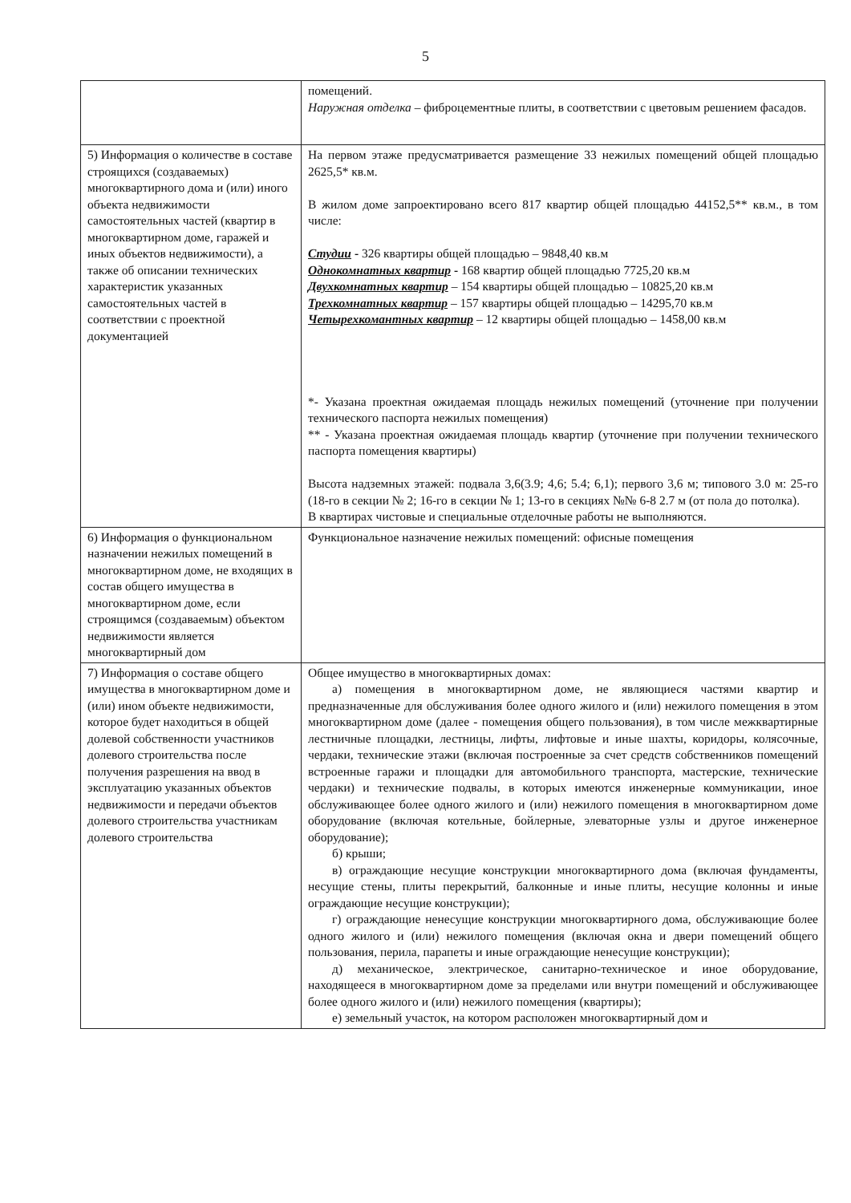5
| | помещений. Наружная отделка – фиброцементные плиты, в соответствии с цветовым решением фасадов. |
| 5) Информация о количестве в составе строящихся (создаваемых) многоквартирного дома и (или) иного объекта недвижимости самостоятельных частей (квартир в многоквартирном доме, гаражей и иных объектов недвижимости), а также об описании технических характеристик указанных самостоятельных частей в соответствии с проектной документацией | На первом этаже предусматривается размещение 33 нежилых помещений общей площадью 2625,5* кв.м. В жилом доме запроектировано всего 817 квартир общей площадью 44152,5** кв.м., в том числе: Студии - 326 квартиры общей площадью – 9848,40 кв.м Однокомнатных квартир - 168 квартир общей площадью 7725,20 кв.м Двухкомнатных квартир – 154 квартиры общей площадью – 10825,20 кв.м Трехкомнатных квартир – 157 квартиры общей площадью – 14295,70 кв.м Четырехкомантных квартир – 12 квартиры общей площадью – 1458,00 кв.м *- Указана проектная ожидаемая площадь нежилых помещений (уточнение при получении технического паспорта нежилых помещения) ** - Указана проектная ожидаемая площадь квартир (уточнение при получении технического паспорта помещения квартиры) Высота надземных этажей: подвала 3,6(3.9; 4,6; 5.4; 6,1); первого 3,6 м; типового 3.0 м: 25-го (18-го в секции № 2; 16-го в секции № 1; 13-го в секциях №№ 6-8 2.7 м (от пола до потолка). В квартирах чистовые и специальные отделочные работы не выполняются. |
| 6) Информация о функциональном назначении нежилых помещений в многоквартирном доме, не входящих в состав общего имущества в многоквартирном доме, если строящимся (создаваемым) объектом недвижимости является многоквартирный дом | Функциональное назначение нежилых помещений: офисные помещения |
| 7) Информация о составе общего имущества в многоквартирном доме и (или) ином объекте недвижимости, которое будет находиться в общей долевой собственности участников долевого строительства после получения разрешения на ввод в эксплуатацию указанных объектов недвижимости и передачи объектов долевого строительства участникам долевого строительства | Общее имущество в многоквартирных домах: а) помещения в многоквартирном доме, не являющиеся частями квартир и предназначенные для обслуживания более одного жилого и (или) нежилого помещения в этом многоквартирном доме (далее - помещения общего пользования), в том числе межквартирные лестничные площадки, лестницы, лифты, лифтовые и иные шахты, коридоры, колясочные, чердаки, технические этажи (включая построенные за счет средств собственников помещений встроенные гаражи и площадки для автомобильного транспорта, мастерские, технические чердаки) и технические подвалы, в которых имеются инженерные коммуникации, иное обслуживающее более одного жилого и (или) нежилого помещения в многоквартирном доме оборудование (включая котельные, бойлерные, элеваторные узлы и другое инженерное оборудование); б) крыши; в) ограждающие несущие конструкции многоквартирного дома (включая фундаменты, несущие стены, плиты перекрытий, балконные и иные плиты, несущие колонны и иные ограждающие несущие конструкции); г) ограждающие ненесущие конструкции многоквартирного дома, обслуживающие более одного жилого и (или) нежилого помещения (включая окна и двери помещений общего пользования, перила, парапеты и иные ограждающие ненесущие конструкции); д) механическое, электрическое, санитарно-техническое и иное оборудование, находящееся в многоквартирном доме за пределами или внутри помещений и обслуживающее более одного жилого и (или) нежилого помещения (квартиры); е) земельный участок, на котором расположен многоквартирный дом и |